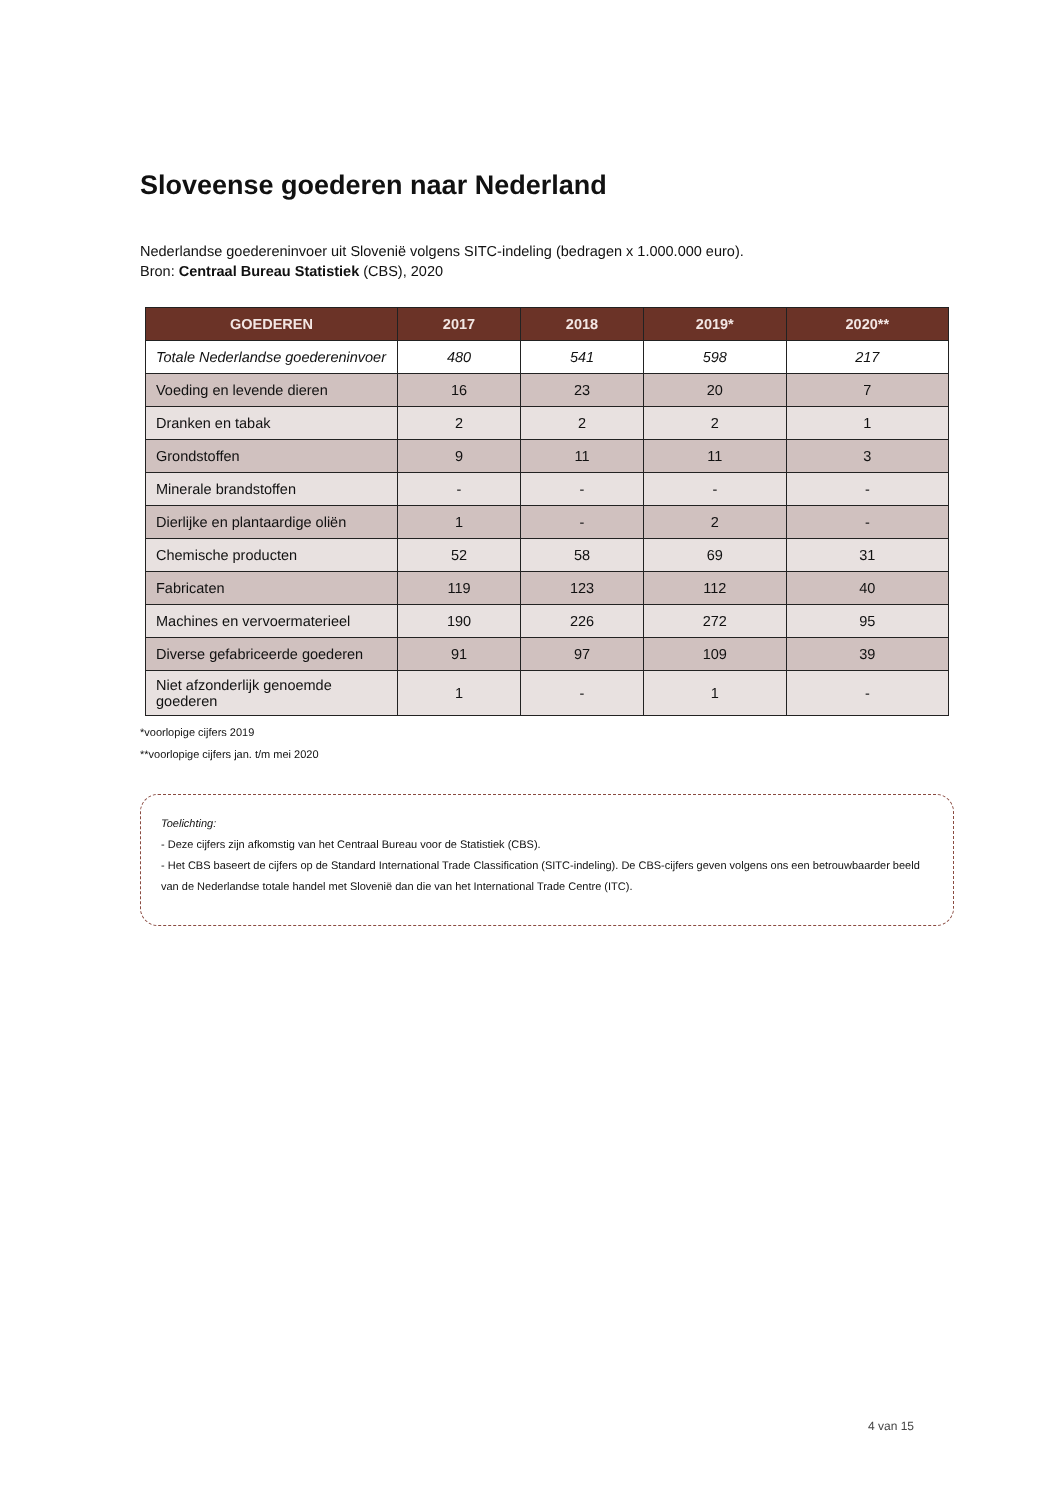Sloveense goederen naar Nederland
Nederlandse goedereninvoer uit Slovenië volgens SITC-indeling (bedragen x 1.000.000 euro).
Bron: Centraal Bureau Statistiek (CBS), 2020
| GOEDEREN | 2017 | 2018 | 2019* | 2020** |
| --- | --- | --- | --- | --- |
| Totale Nederlandse goedereninvoer | 480 | 541 | 598 | 217 |
| Voeding en levende dieren | 16 | 23 | 20 | 7 |
| Dranken en tabak | 2 | 2 | 2 | 1 |
| Grondstoffen | 9 | 11 | 11 | 3 |
| Minerale brandstoffen | - | - | - | - |
| Dierlijke en plantaardige oliën | 1 | - | 2 | - |
| Chemische producten | 52 | 58 | 69 | 31 |
| Fabricaten | 119 | 123 | 112 | 40 |
| Machines en vervoermaterieel | 190 | 226 | 272 | 95 |
| Diverse gefabriceerde goederen | 91 | 97 | 109 | 39 |
| Niet afzonderlijk genoemde goederen | 1 | - | 1 | - |
*voorlopige cijfers 2019
**voorlopige cijfers jan. t/m mei 2020
Toelichting:
- Deze cijfers zijn afkomstig van het Centraal Bureau voor de Statistiek (CBS).
- Het CBS baseert de cijfers op de Standard International Trade Classification (SITC-indeling). De CBS-cijfers geven volgens ons een betrouwbaarder beeld van de Nederlandse totale handel met Slovenië dan die van het International Trade Centre (ITC).
4 van 15